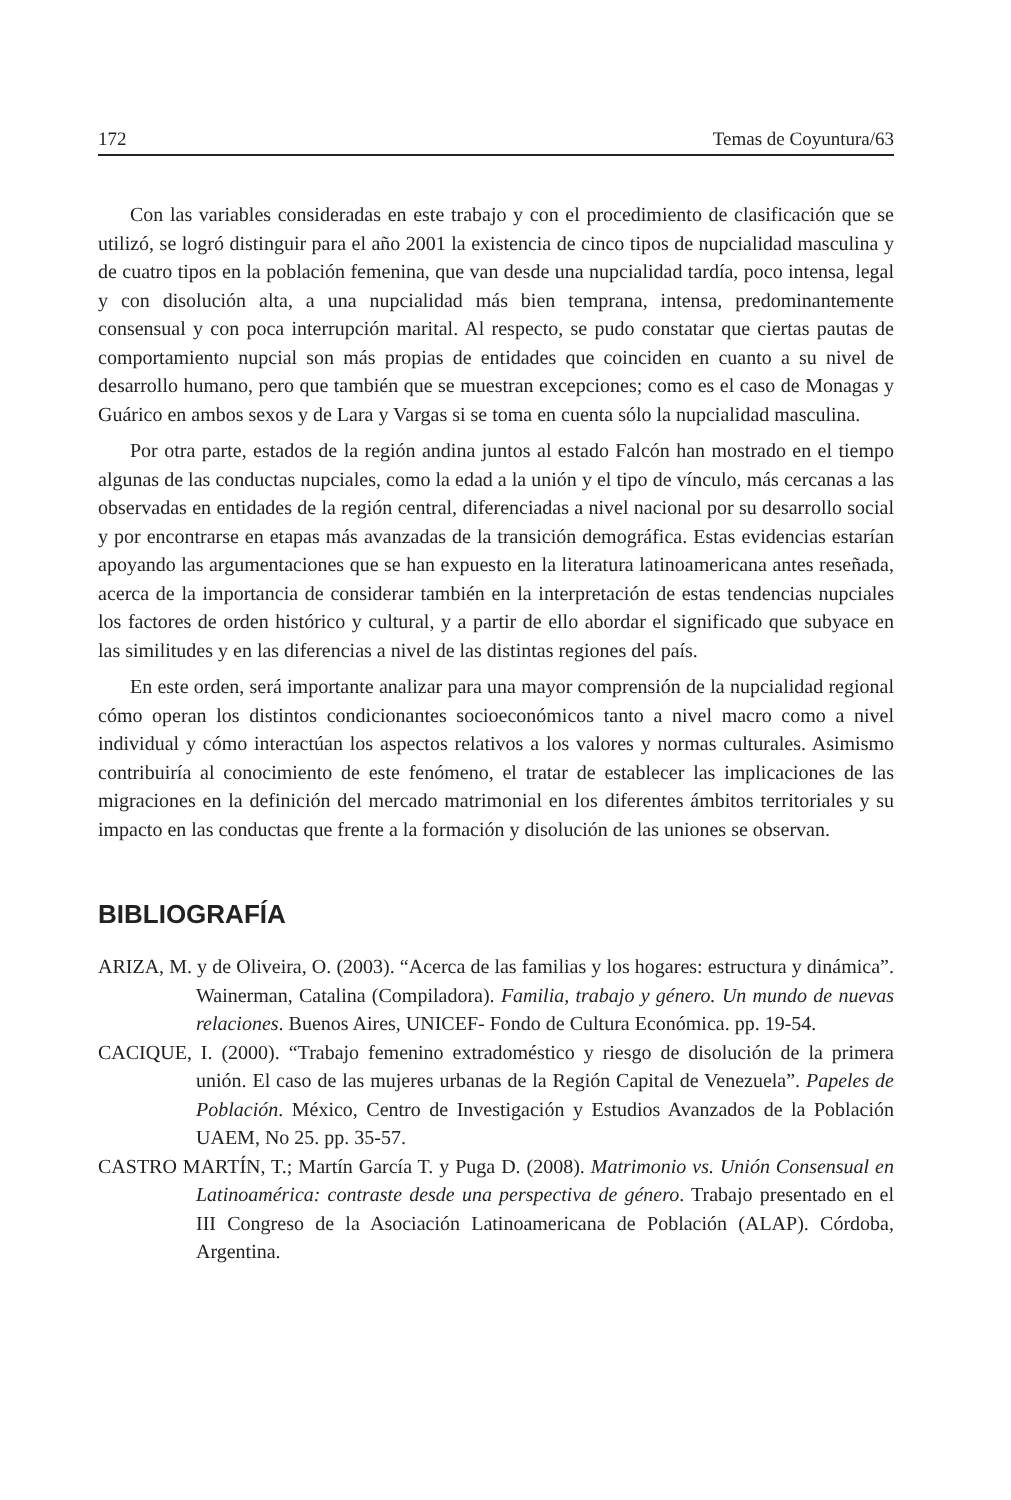172 Temas de Coyuntura/63
Con las variables consideradas en este trabajo y con el procedimiento de clasificación que se utilizó, se logró distinguir para el año 2001 la existencia de cinco tipos de nupcialidad masculina y de cuatro tipos en la población femenina, que van desde una nupcialidad tardía, poco intensa, legal y con disolución alta, a una nupcialidad más bien temprana, intensa, predominantemente consensual y con poca interrupción marital. Al respecto, se pudo constatar que ciertas pautas de comportamiento nupcial son más propias de entidades que coinciden en cuanto a su nivel de desarrollo humano, pero que también que se muestran excepciones; como es el caso de Monagas y Guárico en ambos sexos y de Lara y Vargas si se toma en cuenta sólo la nupcialidad masculina.
Por otra parte, estados de la región andina juntos al estado Falcón han mostrado en el tiempo algunas de las conductas nupciales, como la edad a la unión y el tipo de vínculo, más cercanas a las observadas en entidades de la región central, diferenciadas a nivel nacional por su desarrollo social y por encontrarse en etapas más avanzadas de la transición demográfica. Estas evidencias estarían apoyando las argumentaciones que se han expuesto en la literatura latinoamericana antes reseñada, acerca de la importancia de considerar también en la interpretación de estas tendencias nupciales los factores de orden histórico y cultural, y a partir de ello abordar el significado que subyace en las similitudes y en las diferencias a nivel de las distintas regiones del país.
En este orden, será importante analizar para una mayor comprensión de la nupcialidad regional cómo operan los distintos condicionantes socioeconómicos tanto a nivel macro como a nivel individual y cómo interactúan los aspectos relativos a los valores y normas culturales. Asimismo contribuiría al conocimiento de este fenómeno, el tratar de establecer las implicaciones de las migraciones en la definición del mercado matrimonial en los diferentes ámbitos territoriales y su impacto en las conductas que frente a la formación y disolución de las uniones se observan.
BIBLIOGRAFÍA
ARIZA, M. y de Oliveira, O. (2003). “Acerca de las familias y los hogares: estructura y dinámica”. Wainerman, Catalina (Compiladora). Familia, trabajo y género. Un mundo de nuevas relaciones. Buenos Aires, UNICEF- Fondo de Cultura Económica. pp. 19-54.
CACIQUE, I. (2000). “Trabajo femenino extradoméstico y riesgo de disolución de la primera unión. El caso de las mujeres urbanas de la Región Capital de Venezuela”. Papeles de Población. México, Centro de Investigación y Estudios Avanzados de la Población UAEM, No 25. pp. 35-57.
CASTRO MARTÍN, T.; Martín García T. y Puga D. (2008). Matrimonio vs. Unión Consensual en Latinoamérica: contraste desde una perspectiva de género. Trabajo presentado en el III Congreso de la Asociación Latinoamericana de Población (ALAP). Córdoba, Argentina.